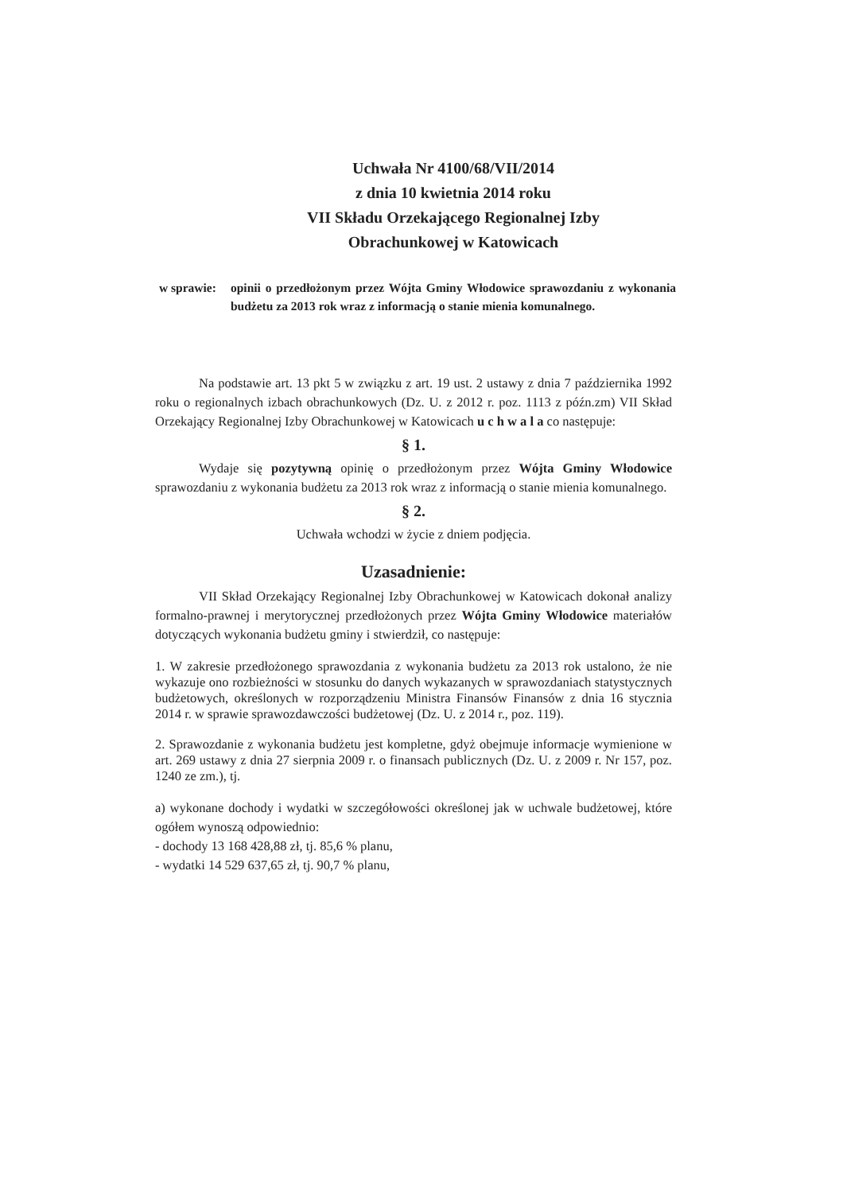Uchwała Nr 4100/68/VII/2014
z dnia 10 kwietnia 2014 roku
VII Składu Orzekającego Regionalnej Izby Obrachunkowej w Katowicach
w sprawie:
opinii o przedłożonym przez Wójta Gminy Włodowice sprawozdaniu z wykonania budżetu za 2013 rok wraz z informacją o stanie mienia komunalnego.
Na podstawie art. 13 pkt 5 w związku z art. 19 ust. 2 ustawy z dnia 7 października 1992 roku o regionalnych izbach obrachunkowych (Dz. U. z 2012 r. poz. 1113 z późn.zm) VII Skład Orzekający Regionalnej Izby Obrachunkowej w Katowicach u c h w a l a co następuje:
§ 1.
Wydaje się pozytywną opinię o przedłożonym przez Wójta Gminy Włodowice sprawozdaniu z wykonania budżetu za 2013 rok wraz z informacją o stanie mienia komunalnego.
§ 2.
Uchwała wchodzi w życie z dniem podjęcia.
Uzasadnienie:
VII Skład Orzekający Regionalnej Izby Obrachunkowej w Katowicach dokonał analizy formalno-prawnej i merytorycznej przedłożonych przez Wójta Gminy Włodowice materiałów dotyczących wykonania budżetu gminy i stwierdził, co następuje:
1. W zakresie przedłożonego sprawozdania z wykonania budżetu za 2013 rok ustalono, że nie wykazuje ono rozbieżności w stosunku do danych wykazanych w sprawozdaniach statystycznych budżetowych, określonych w rozporządzeniu Ministra Finansów Finansów z dnia 16 stycznia 2014 r. w sprawie sprawozdawczości budżetowej (Dz. U. z 2014 r., poz. 119).
2. Sprawozdanie z wykonania budżetu jest kompletne, gdyż obejmuje informacje wymienione w art. 269 ustawy z dnia 27 sierpnia 2009 r. o finansach publicznych (Dz. U. z 2009 r. Nr 157, poz. 1240 ze zm.), tj.
a) wykonane dochody i wydatki w szczegółowości określonej jak w uchwale budżetowej, które ogółem wynoszą odpowiednio:
- dochody 13 168 428,88 zł, tj. 85,6 % planu,
- wydatki 14 529 637,65 zł, tj. 90,7 % planu,